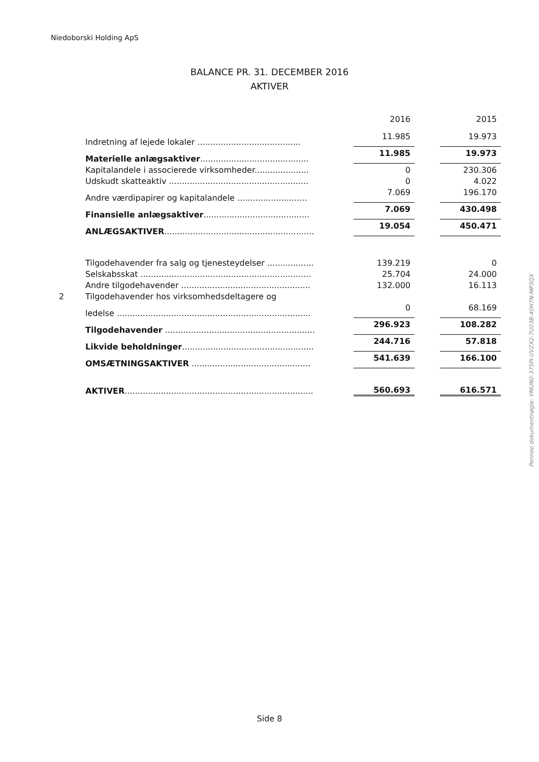Niedoborski Holding ApS
BALANCE PR. 31. DECEMBER 2016
AKTIVER
| | | | 2016 | | 2015 |
| --- | --- | --- | --- | --- | --- |
| | Indretning af lejede lokaler ........................................ | | 11.985 | | 19.973 |
| | Materielle anlægsaktiver .......................................... | | 11.985 | | 19.973 |
| | Kapitalandele i associerede virksomheder..................... | | 0 | | 230.306 |
| | Udskudt skatteaktiv ...................................................... | | 0 | | 4.022 |
| | Andre værdipapirer og kapitalandele ........................... | | 7.069 | | 196.170 |
| | Finansielle anlægsaktiver ......................................... | | 7.069 | | 430.498 |
| | ANLÆGSAKTIVER .......................................................... | | 19.054 | | 450.471 |
| | Tilgodehavender fra salg og tjenesteydelser .................. | | 139.219 | | 0 |
| | Selskabsskat .................................................................. | | 25.704 | | 24.000 |
| | Andre tilgodehavender .................................................. | | 132.000 | | 16.113 |
| 2 | Tilgodehavender hos virksomhedsdeltagere og | | | | |
| | ledelse ........................................................................... | | 0 | | 68.169 |
| | Tilgodehavender .......................................................... | | 296.923 | | 108.282 |
| | Likvide beholdninger ................................................... | | 244.716 | | 57.818 |
| | OMSÆTNINGSAKTIVER .............................................. | | 541.639 | | 166.100 |
| | AKTIVER ......................................................................... | | 560.693 | | 616.571 |
Penneo dokumentnøgle: VMUN0-375PI-UVZX2-7U03B-40H7N-MP3QX
Side 8